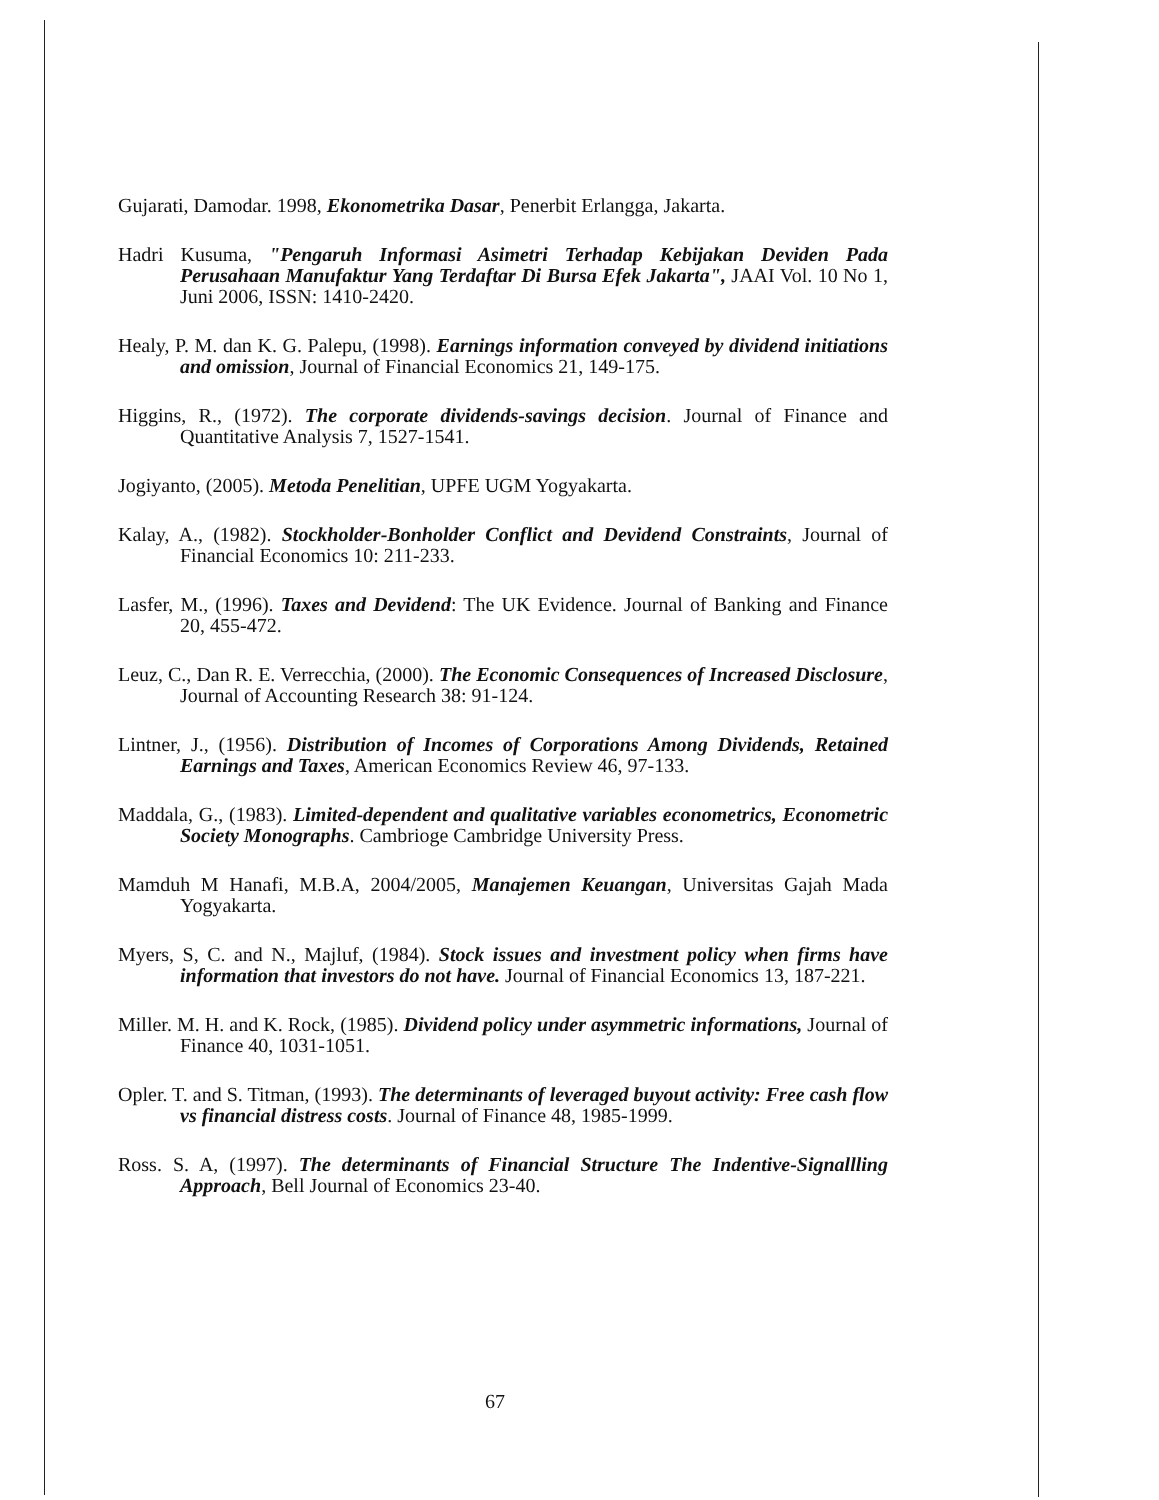Gujarati, Damodar. 1998, Ekonometrika Dasar, Penerbit Erlangga, Jakarta.
Hadri Kusuma, "Pengaruh Informasi Asimetri Terhadap Kebijakan Deviden Pada Perusahaan Manufaktur Yang Terdaftar Di Bursa Efek Jakarta", JAAI Vol. 10 No 1, Juni 2006, ISSN: 1410-2420.
Healy, P. M. dan K. G. Palepu, (1998). Earnings information conveyed by dividend initiations and omission, Journal of Financial Economics 21, 149-175.
Higgins, R., (1972). The corporate dividends-savings decision. Journal of Finance and Quantitative Analysis 7, 1527-1541.
Jogiyanto, (2005). Metoda Penelitian, UPFE UGM Yogyakarta.
Kalay, A., (1982). Stockholder-Bonholder Conflict and Devidend Constraints, Journal of Financial Economics 10: 211-233.
Lasfer, M., (1996). Taxes and Devidend: The UK Evidence. Journal of Banking and Finance 20, 455-472.
Leuz, C., Dan R. E. Verrecchia, (2000). The Economic Consequences of Increased Disclosure, Journal of Accounting Research 38: 91-124.
Lintner, J., (1956). Distribution of Incomes of Corporations Among Dividends, Retained Earnings and Taxes, American Economics Review 46, 97-133.
Maddala, G., (1983). Limited-dependent and qualitative variables econometrics, Econometric Society Monographs. Cambrioge Cambridge University Press.
Mamduh M Hanafi, M.B.A, 2004/2005, Manajemen Keuangan, Universitas Gajah Mada Yogyakarta.
Myers, S, C. and N., Majluf, (1984). Stock issues and investment policy when firms have information that investors do not have. Journal of Financial Economics 13, 187-221.
Miller. M. H. and K. Rock, (1985). Dividend policy under asymmetric informations, Journal of Finance 40, 1031-1051.
Opler. T. and S. Titman, (1993). The determinants of leveraged buyout activity: Free cash flow vs financial distress costs. Journal of Finance 48, 1985-1999.
Ross. S. A, (1997). The determinants of Financial Structure The Indentive-Signallling Approach, Bell Journal of Economics 23-40.
67